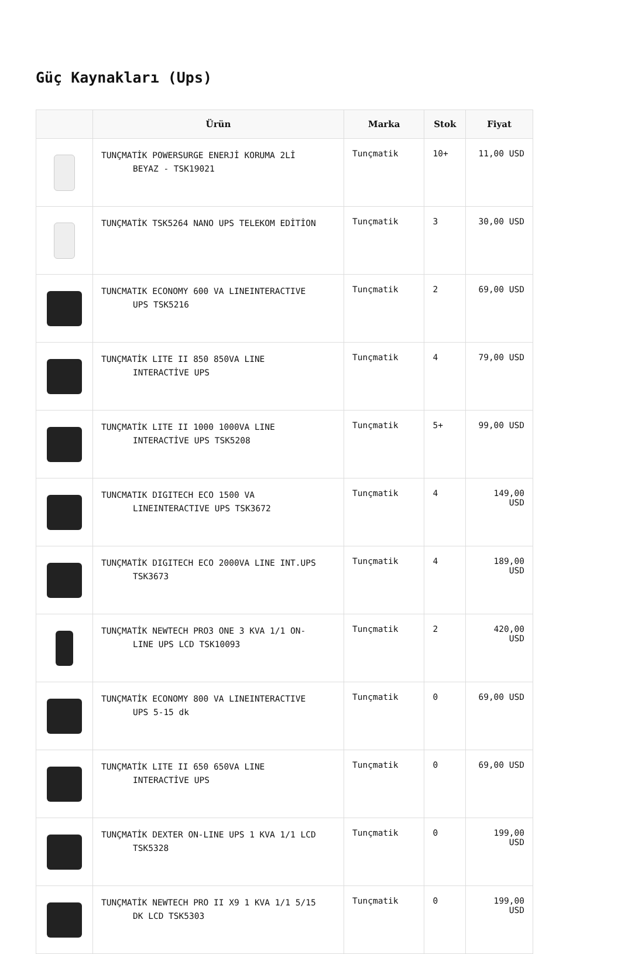Güç Kaynakları (Ups)
| | Ürün | Marka | Stok | Fiyat |
| --- | --- | --- | --- | --- |
| | TUNÇMATİK POWERSURGE ENERJİ KORUMA 2Lİ BEYAZ - TSK19021 | Tunçmatik | 10+ | 11,00 USD |
| | TUNÇMATİK TSK5264 NANO UPS TELEKOM EDİTİON | Tunçmatik | 3 | 30,00 USD |
| | TUNCMATIK ECONOMY 600 VA LINEINTERACTIVE UPS TSK5216 | Tunçmatik | 2 | 69,00 USD |
| | TUNÇMATİK LITE II 850 850VA LINE INTERACTİVE UPS | Tunçmatik | 4 | 79,00 USD |
| | TUNÇMATİK LITE II 1000 1000VA LINE INTERACTİVE UPS TSK5208 | Tunçmatik | 5+ | 99,00 USD |
| | TUNCMATIK DIGITECH ECO 1500 VA LINEINTERACTIVE UPS TSK3672 | Tunçmatik | 4 | 149,00 USD |
| | TUNÇMATİK DIGITECH ECO 2000VA LINE INT.UPS TSK3673 | Tunçmatik | 4 | 189,00 USD |
| | TUNÇMATİK NEWTECH PRO3 ONE 3 KVA 1/1 ON- LINE UPS LCD TSK10093 | Tunçmatik | 2 | 420,00 USD |
| | TUNÇMATİK ECONOMY 800 VA LINEINTERACTIVE UPS 5-15 dk | Tunçmatik | 0 | 69,00 USD |
| | TUNÇMATİK LITE II 650 650VA LINE INTERACTİVE UPS | Tunçmatik | 0 | 69,00 USD |
| | TUNÇMATİK DEXTER ON-LINE UPS 1 KVA 1/1 LCD TSK5328 | Tunçmatik | 0 | 199,00 USD |
| | TUNÇMATİK NEWTECH PRO II X9 1 KVA 1/1 5/15 DK LCD TSK5303 | Tunçmatik | 0 | 199,00 USD |